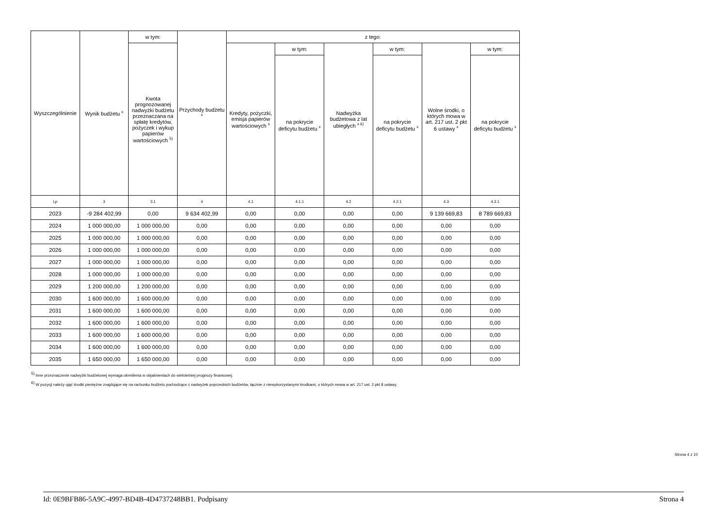| Wyszczególnienie | Wynik budżetu <sup>x</sup> | w tym: | Przychody budżetu <sup>x</sup> | z tego: | | | | | |
| --- | --- | --- | --- | --- | --- | --- | --- | --- | --- |
| | | Kwota prognozowanej nadwyżki budżetu przeznaczana na spłatę kredytów, pożyczek i wykup papierów wartościowych <sup>5)</sup> | | Kredyty, pożyczki, emisja papierów wartościowych <sup>x</sup> | w tym: | Nadwyżka budżetowa z lat ubiegłych <sup>x 6)</sup> | w tym: | Wolne środki, o których mowa w art. 217 ust. 2 pkt 6 ustawy <sup>x</sup> | w tym: |
| | | | | | na pokrycie deficytu budżetu <sup>x</sup> | | na pokrycie deficytu budżetu <sup>x</sup> | | na pokrycie deficytu budżetu <sup>x</sup> |
| Lp | 3 | 3.1 | 4 | 4.1 | 4.1.1 | 4.2 | 4.2.1 | 4.3 | 4.3.1 |
| 2023 | -9 284 402,99 | 0,00 | 9 634 402,99 | 0,00 | 0,00 | 0,00 | 0,00 | 9 139 669,83 | 8 789 669,83 |
| 2024 | 1 000 000,00 | 1 000 000,00 | 0,00 | 0,00 | 0,00 | 0,00 | 0,00 | 0,00 | 0,00 |
| 2025 | 1 000 000,00 | 1 000 000,00 | 0,00 | 0,00 | 0,00 | 0,00 | 0,00 | 0,00 | 0,00 |
| 2026 | 1 000 000,00 | 1 000 000,00 | 0,00 | 0,00 | 0,00 | 0,00 | 0,00 | 0,00 | 0,00 |
| 2027 | 1 000 000,00 | 1 000 000,00 | 0,00 | 0,00 | 0,00 | 0,00 | 0,00 | 0,00 | 0,00 |
| 2028 | 1 000 000,00 | 1 000 000,00 | 0,00 | 0,00 | 0,00 | 0,00 | 0,00 | 0,00 | 0,00 |
| 2029 | 1 200 000,00 | 1 200 000,00 | 0,00 | 0,00 | 0,00 | 0,00 | 0,00 | 0,00 | 0,00 |
| 2030 | 1 600 000,00 | 1 600 000,00 | 0,00 | 0,00 | 0,00 | 0,00 | 0,00 | 0,00 | 0,00 |
| 2031 | 1 600 000,00 | 1 600 000,00 | 0,00 | 0,00 | 0,00 | 0,00 | 0,00 | 0,00 | 0,00 |
| 2032 | 1 600 000,00 | 1 600 000,00 | 0,00 | 0,00 | 0,00 | 0,00 | 0,00 | 0,00 | 0,00 |
| 2033 | 1 600 000,00 | 1 600 000,00 | 0,00 | 0,00 | 0,00 | 0,00 | 0,00 | 0,00 | 0,00 |
| 2034 | 1 600 000,00 | 1 600 000,00 | 0,00 | 0,00 | 0,00 | 0,00 | 0,00 | 0,00 | 0,00 |
| 2035 | 1 650 000,00 | 1 650 000,00 | 0,00 | 0,00 | 0,00 | 0,00 | 0,00 | 0,00 | 0,00 |
<sup>5)</sup> Inne przeznaczenie nadwyżki budżetowej wymaga określenia w objaśnieniach do wieloletniej prognozy finansowej.
<sup>6)</sup> W pozycji należy ująć środki pieniężne znajdujące się na rachunku budżetu pochodzące z nadwyżek poprzednich budżetów, łącznie z niewykorzystanymi środkami, o których mowa w art. 217 ust. 2 pkt 8 ustawy.
Strona 4 z 10
Id: 0E9BFB86-5A9C-4997-BD4B-4D4737248BB1. Podpisany Strona 4